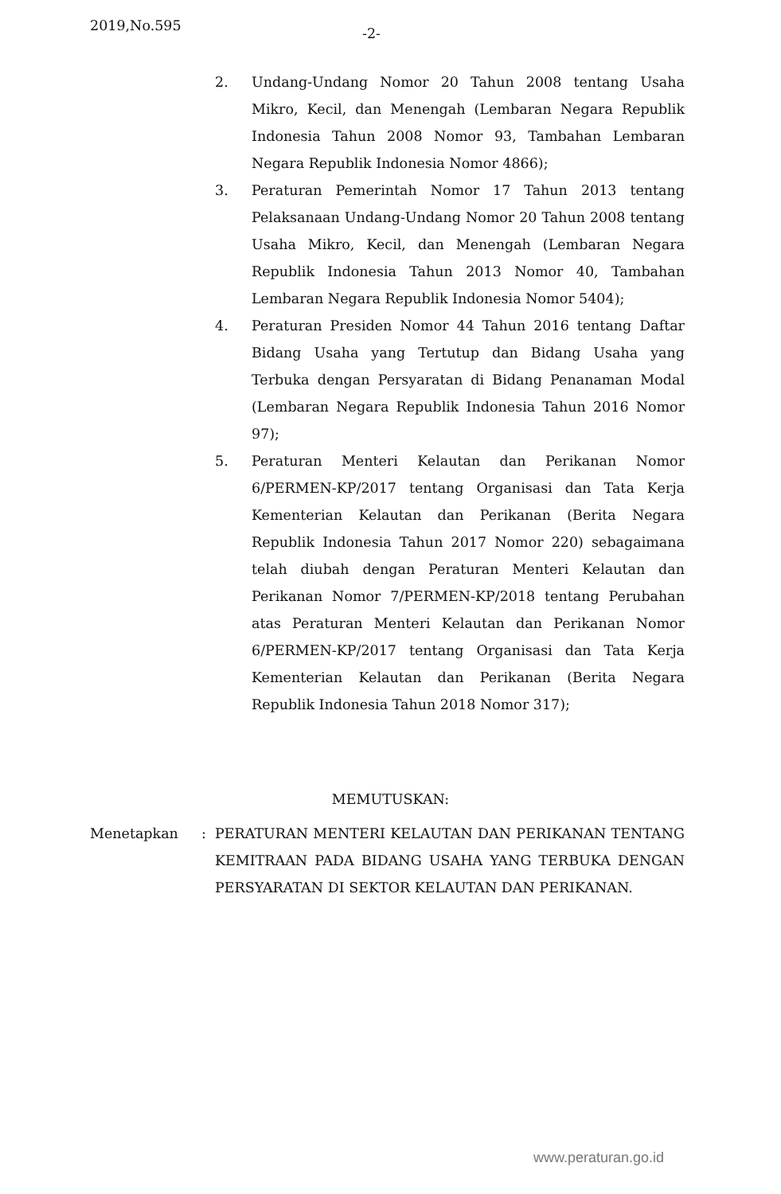2019,No.595 -2-
2. Undang-Undang Nomor 20 Tahun 2008 tentang Usaha Mikro, Kecil, dan Menengah (Lembaran Negara Republik Indonesia Tahun 2008 Nomor 93, Tambahan Lembaran Negara Republik Indonesia Nomor 4866);
3. Peraturan Pemerintah Nomor 17 Tahun 2013 tentang Pelaksanaan Undang-Undang Nomor 20 Tahun 2008 tentang Usaha Mikro, Kecil, dan Menengah (Lembaran Negara Republik Indonesia Tahun 2013 Nomor 40, Tambahan Lembaran Negara Republik Indonesia Nomor 5404);
4. Peraturan Presiden Nomor 44 Tahun 2016 tentang Daftar Bidang Usaha yang Tertutup dan Bidang Usaha yang Terbuka dengan Persyaratan di Bidang Penanaman Modal (Lembaran Negara Republik Indonesia Tahun 2016 Nomor 97);
5. Peraturan Menteri Kelautan dan Perikanan Nomor 6/PERMEN-KP/2017 tentang Organisasi dan Tata Kerja Kementerian Kelautan dan Perikanan (Berita Negara Republik Indonesia Tahun 2017 Nomor 220) sebagaimana telah diubah dengan Peraturan Menteri Kelautan dan Perikanan Nomor 7/PERMEN-KP/2018 tentang Perubahan atas Peraturan Menteri Kelautan dan Perikanan Nomor 6/PERMEN-KP/2017 tentang Organisasi dan Tata Kerja Kementerian Kelautan dan Perikanan (Berita Negara Republik Indonesia Tahun 2018 Nomor 317);
MEMUTUSKAN:
Menetapkan: PERATURAN MENTERI KELAUTAN DAN PERIKANAN TENTANG KEMITRAAN PADA BIDANG USAHA YANG TERBUKA DENGAN PERSYARATAN DI SEKTOR KELAUTAN DAN PERIKANAN.
www.peraturan.go.id